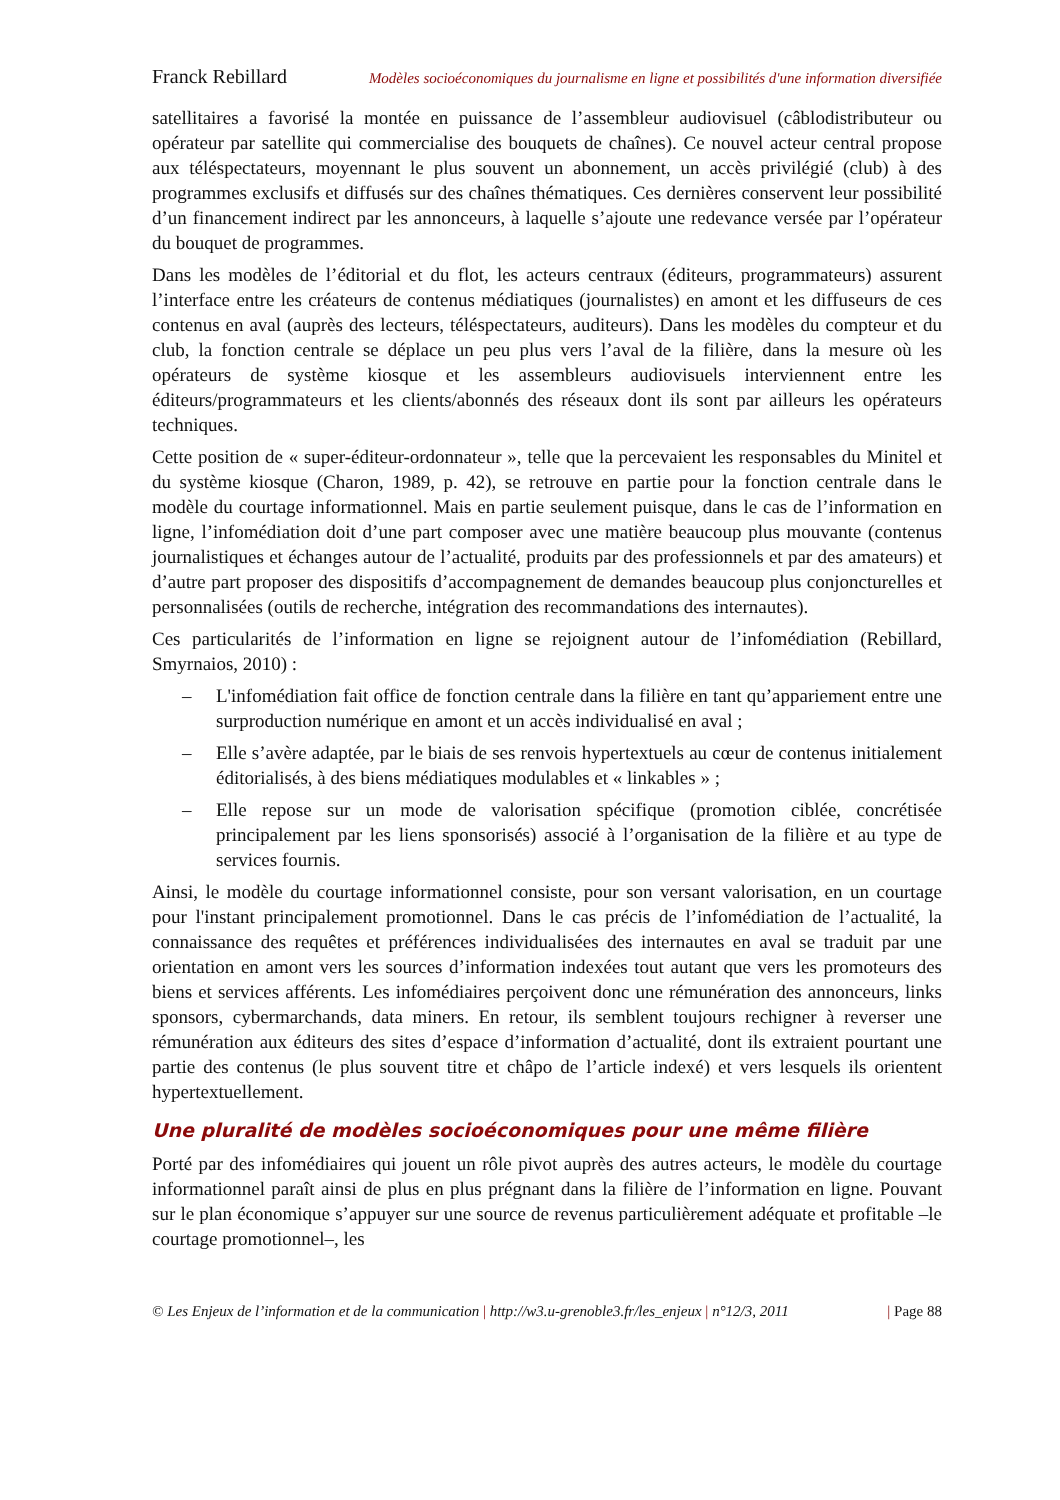Franck Rebillard Modèles socioéconomiques du journalisme en ligne et possibilités d'une information diversifiée
satellitaires a favorisé la montée en puissance de l’assembleur audiovisuel (câblodistributeur ou opérateur par satellite qui commercialise des bouquets de chaînes). Ce nouvel acteur central propose aux téléspectateurs, moyennant le plus souvent un abonnement, un accès privilégié (club) à des programmes exclusifs et diffusés sur des chaînes thématiques. Ces dernières conservent leur possibilité d’un financement indirect par les annonceurs, à laquelle s’ajoute une redevance versée par l’opérateur du bouquet de programmes.
Dans les modèles de l’éditorial et du flot, les acteurs centraux (éditeurs, programmateurs) assurent l’interface entre les créateurs de contenus médiatiques (journalistes) en amont et les diffuseurs de ces contenus en aval (auprès des lecteurs, téléspectateurs, auditeurs). Dans les modèles du compteur et du club, la fonction centrale se déplace un peu plus vers l’aval de la filière, dans la mesure où les opérateurs de système kiosque et les assembleurs audiovisuels interviennent entre les éditeurs/programmateurs et les clients/abonnés des réseaux dont ils sont par ailleurs les opérateurs techniques.
Cette position de « super-éditeur-ordonnateur », telle que la percevaient les responsables du Minitel et du système kiosque (Charon, 1989, p. 42), se retrouve en partie pour la fonction centrale dans le modèle du courtage informationnel. Mais en partie seulement puisque, dans le cas de l’information en ligne, l’infomédiation doit d’une part composer avec une matière beaucoup plus mouvante (contenus journalistiques et échanges autour de l’actualité, produits par des professionnels et par des amateurs) et d’autre part proposer des dispositifs d’accompagnement de demandes beaucoup plus conjoncturelles et personnalisées (outils de recherche, intégration des recommandations des internautes).
Ces particularités de l’information en ligne se rejoignent autour de l’infomédiation (Rebillard, Smyrnaios, 2010) :
– L'infomédiation fait office de fonction centrale dans la filière en tant qu’appariement entre une surproduction numérique en amont et un accès individualisé en aval ;
– Elle s’avère adaptée, par le biais de ses renvois hypertextuels au cœur de contenus initialement éditorialisés, à des biens médiatiques modulables et « linkables » ;
– Elle repose sur un mode de valorisation spécifique (promotion ciblée, concrétisée principalement par les liens sponsorisés) associé à l’organisation de la filière et au type de services fournis.
Ainsi, le modèle du courtage informationnel consiste, pour son versant valorisation, en un courtage pour l'instant principalement promotionnel. Dans le cas précis de l’infomédiation de l’actualité, la connaissance des requêtes et préférences individualisées des internautes en aval se traduit par une orientation en amont vers les sources d’information indexées tout autant que vers les promoteurs des biens et services afférents. Les infomédiaires perçoivent donc une rémunération des annonceurs, links sponsors, cybermarchands, data miners. En retour, ils semblent toujours rechigner à reverser une rémunération aux éditeurs des sites d’espace d’information d’actualité, dont ils extraient pourtant une partie des contenus (le plus souvent titre et châpo de l’article indexé) et vers lesquels ils orientent hypertextuellement.
Une pluralité de modèles socioéconomiques pour une même filière
Porté par des infomédiaires qui jouent un rôle pivot auprès des autres acteurs, le modèle du courtage informationnel paraît ainsi de plus en plus prégnant dans la filière de l’information en ligne. Pouvant sur le plan économique s’appuyer sur une source de revenus particulièrement adéquate et profitable –le courtage promotionnel–, les
© Les Enjeux de l’information et de la communication | http://w3.u-grenoble3.fr/les_enjeux | n°12/3, 2011 | Page 88